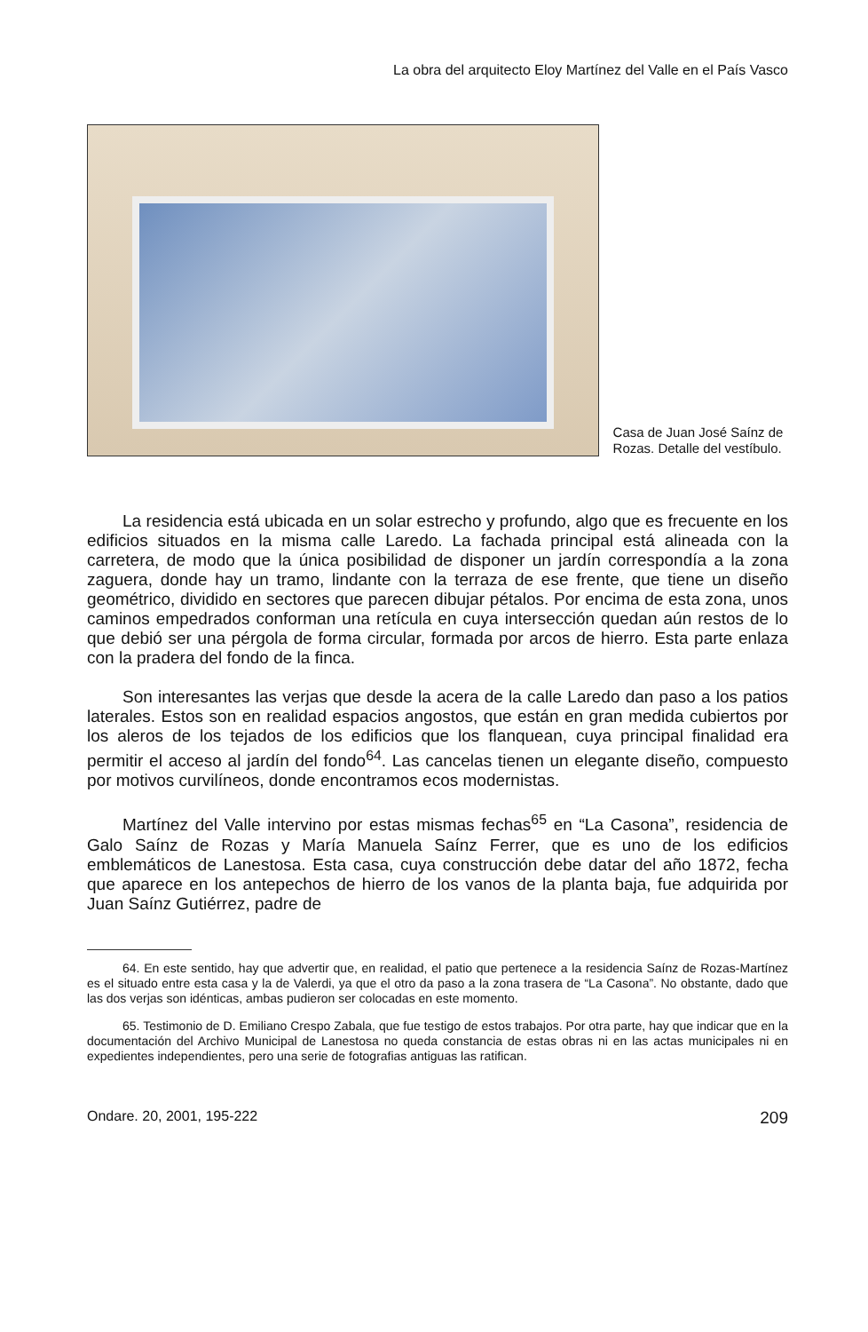La obra del arquitecto Eloy Martínez del Valle en el País Vasco
Casa de Juan José Saínz de Rozas. Detalle del vestíbulo.
La residencia está ubicada en un solar estrecho y profundo, algo que es frecuente en los edificios situados en la misma calle Laredo. La fachada principal está alineada con la carretera, de modo que la única posibilidad de disponer un jardín correspondía a la zona zaguera, donde hay un tramo, lindante con la terraza de ese frente, que tiene un diseño geométrico, dividido en sectores que parecen dibujar pétalos. Por encima de esta zona, unos caminos empedrados conforman una retícula en cuya intersección quedan aún restos de lo que debió ser una pérgola de forma circular, formada por arcos de hierro. Esta parte enlaza con la pradera del fondo de la finca.
Son interesantes las verjas que desde la acera de la calle Laredo dan paso a los patios laterales. Estos son en realidad espacios angostos, que están en gran medida cubiertos por los aleros de los tejados de los edificios que los flanquean, cuya principal finalidad era permitir el acceso al jardín del fondo<sup>64</sup>. Las cancelas tienen un elegante diseño, compuesto por motivos curvilíneos, donde encontramos ecos modernistas.
Martínez del Valle intervino por estas mismas fechas<sup>65</sup> en “La Casona”, residencia de Galo Saínz de Rozas y María Manuela Saínz Ferrer, que es uno de los edificios emblemáticos de Lanestosa. Esta casa, cuya construcción debe datar del año 1872, fecha que aparece en los antepechos de hierro de los vanos de la planta baja, fue adquirida por Juan Saínz Gutiérrez, padre de
64. En este sentido, hay que advertir que, en realidad, el patio que pertenece a la residencia Saínz de Rozas-Martínez es el situado entre esta casa y la de Valerdi, ya que el otro da paso a la zona trasera de “La Casona”. No obstante, dado que las dos verjas son idénticas, ambas pudieron ser colocadas en este momento.
65. Testimonio de D. Emiliano Crespo Zabala, que fue testigo de estos trabajos. Por otra parte, hay que indicar que en la documentación del Archivo Municipal de Lanestosa no queda constancia de estas obras ni en las actas municipales ni en expedientes independientes, pero una serie de fotografias antiguas las ratifican.
Ondare. 20, 2001, 195-222 209